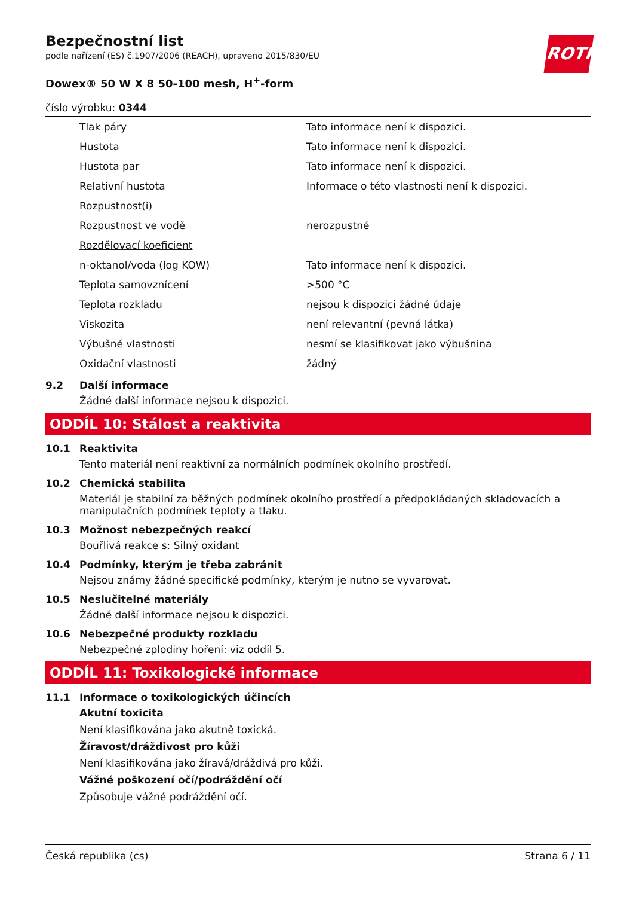ROTH
Bezpečnostní list
podle nařízení (ES) č.1907/2006 (REACH), upraveno 2015/830/EU
Dowex® 50 W X 8 50-100 mesh, H<sup>+</sup>-form
číslo výrobku: 0344
| Tlak páry | Tato informace není k dispozici. |
| Hustota | Tato informace není k dispozici. |
| Hustota par | Tato informace není k dispozici. |
| Relativní hustota | Informace o této vlastnosti není k dispozici. |
| Rozpustnost(i) | |
| Rozpustnost ve vodě | nerozpustné |
| Rozdělovací koeficient | |
| n-oktanol/voda (log KOW) | Tato informace není k dispozici. |
| Teplota samovznícení | >500 °C |
| Teplota rozkladu | nejsou k dispozici žádné údaje |
| Viskozita | není relevantní (pevná látka) |
| Výbušné vlastnosti | nesmí se klasifikovat jako výbušnina |
| Oxidační vlastnosti | žádný |
9.2 Další informace
Žádné další informace nejsou k dispozici.
ODDÍL 10: Stálost a reaktivita
10.1 Reaktivita
Tento materiál není reaktivní za normálních podmínek okolního prostředí.
10.2 Chemická stabilita
Materiál je stabilní za běžných podmínek okolního prostředí a předpokládaných skladovacích a manipulačních podmínek teploty a tlaku.
10.3 Možnost nebezpečných reakcí
Bouřlivá reakce s: Silný oxidant
10.4 Podmínky, kterým je třeba zabránit
Nejsou známy žádné specifické podmínky, kterým je nutno se vyvarovat.
10.5 Neslučitelné materiály
Žádné další informace nejsou k dispozici.
10.6 Nebezpečné produkty rozkladu
Nebezpečné zplodiny hoření: viz oddíl 5.
ODDÍL 11: Toxikologické informace
11.1 Informace o toxikologických účincích
Akutní toxicita
Není klasifikována jako akutně toxická.
Žíravost/dráždivost pro kůži
Není klasifikována jako žíravá/dráždivá pro kůži.
Vážné poškození očí/podráždění očí
Způsobuje vážné podráždění očí.
Česká republika (cs) Strana 6 / 11